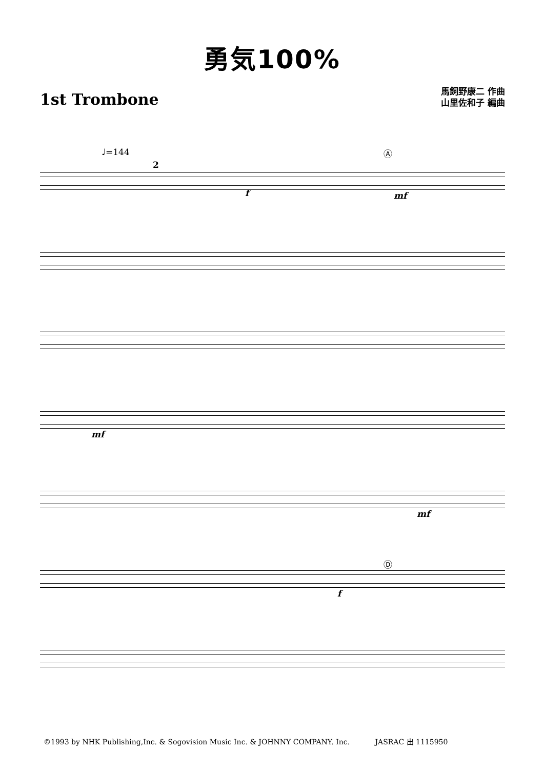勇気100%
1st Trombone
馬飼野康二 作曲
山里佐和子 編曲
♩=144
2
f
Ⓐ
mf
mf
mf
f
Ⓓ
©1993 by NHK Publishing,Inc. & Sogovision Music Inc. & JOHNNY COMPANY. Inc. JASRAC 出 1115950